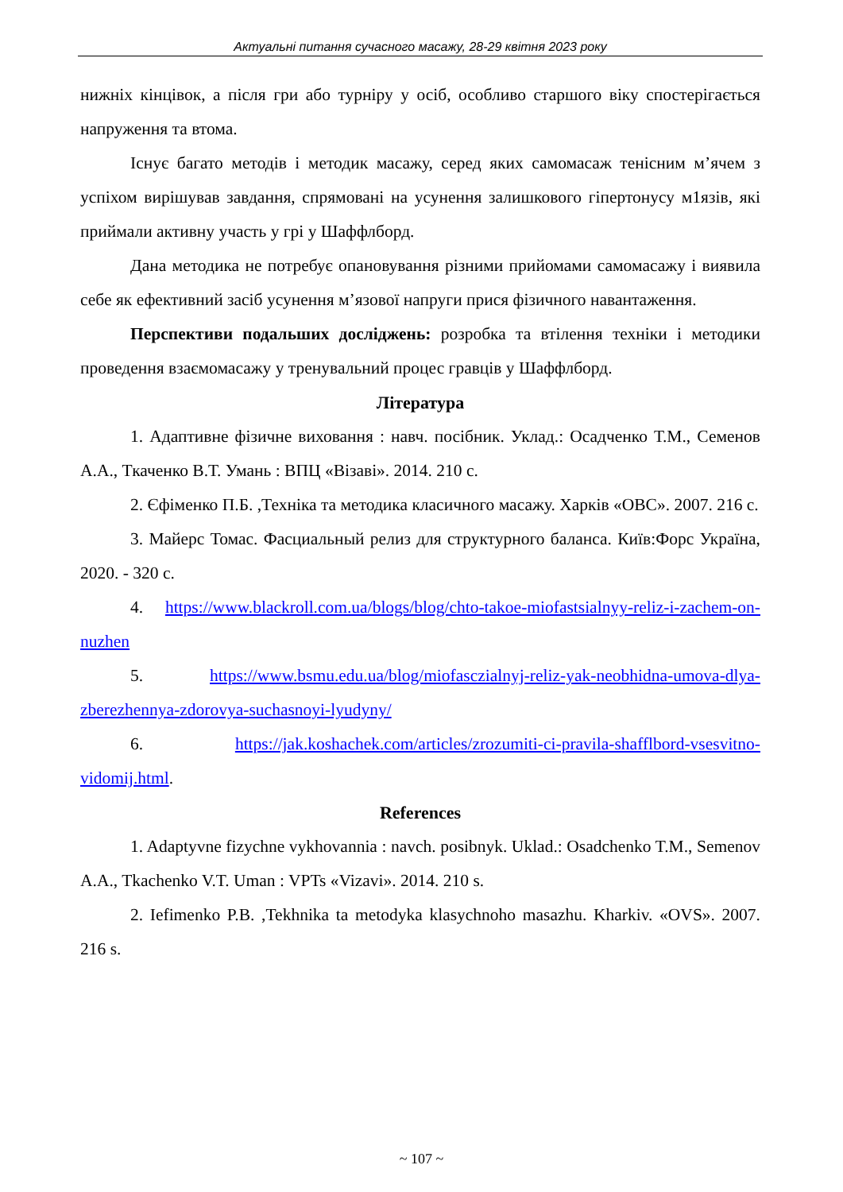Актуальні питання сучасного масажу, 28-29 квітня 2023 року
нижніх кінцівок, а після гри або турніру у осіб, особливо старшого віку спостерігається напруження та втома.
Існує багато методів і методик масажу, серед яких самомасаж тенісним м’ячем з успіхом вирішував завдання, спрямовані на усунення залишкового гіпертонусу м1язів, які приймали активну участь у грі у Шаффлборд.
Дана методика не потребує опановування різними прийомами самомасажу і виявила себе як ефективний засіб усунення м’язової напруги прися фізичного навантаження.
Перспективи подальших досліджень: розробка та втілення техніки і методики проведення взаємомасажу у тренувальний процес гравців у Шаффлборд.
Література
1. Адаптивне фізичне виховання : навч. посібник. Уклад.: Осадченко Т.М., Семенов А.А., Ткаченко В.Т. Умань : ВПЦ «Візаві». 2014. 210 с.
2. Єфіменко П.Б. ,Техніка та методика класичного масажу. Харків «ОВС». 2007. 216 с.
3. Майерс Томас. Фасциальный релиз для структурного баланса. Київ:Форс Україна, 2020. - 320 с.
4. https://www.blackroll.com.ua/blogs/blog/chto-takoe-miofastsialnyy-reliz-i-zachem-on-nuzhen
5. https://www.bsmu.edu.ua/blog/miofasczialnyj-reliz-yak-neobhidna-umova-dlya-zberezhennya-zdorovya-suchasnoyi-lyudyny/
6. https://jak.koshachek.com/articles/zrozumiti-ci-pravila-shafflbord-vsesvitno-vidomij.html.
References
1. Adaptyvne fizychne vykhovannia : navch. posibnyk. Uklad.: Osadchenko T.M., Semenov A.A., Tkachenko V.T. Uman : VPTs «Vizavi». 2014. 210 s.
2. Iefimenko P.B. ,Tekhnika ta metodyka klasychnoho masazhu. Kharkiv. «OVS». 2007. 216 s.
~ 107 ~